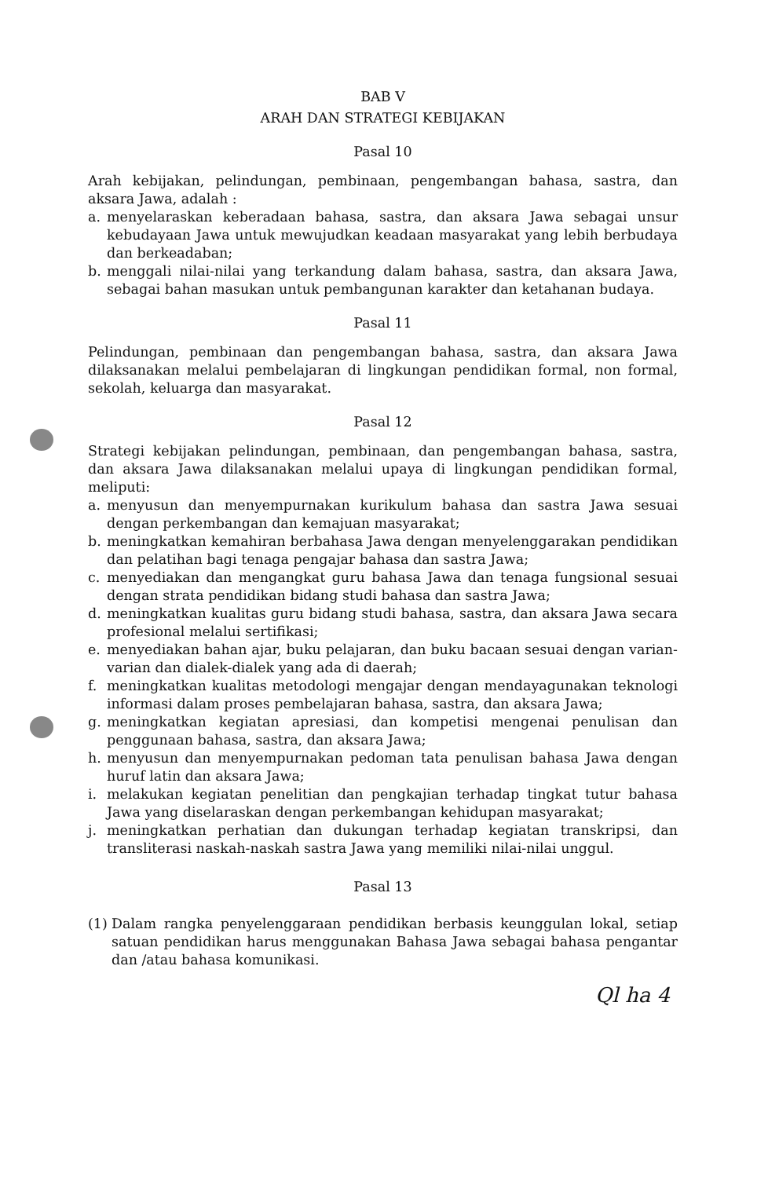BAB V
ARAH DAN STRATEGI KEBIJAKAN
Pasal 10
Arah kebijakan, pelindungan, pembinaan, pengembangan bahasa, sastra, dan aksara Jawa, adalah :
a. menyelaraskan keberadaan bahasa, sastra, dan aksara Jawa sebagai unsur kebudayaan Jawa untuk mewujudkan keadaan masyarakat yang lebih berbudaya dan berkeadaban;
b. menggali nilai-nilai yang terkandung dalam bahasa, sastra, dan aksara Jawa, sebagai bahan masukan untuk pembangunan karakter dan ketahanan budaya.
Pasal 11
Pelindungan, pembinaan dan pengembangan bahasa, sastra, dan aksara Jawa dilaksanakan melalui pembelajaran di lingkungan pendidikan formal, non formal, sekolah, keluarga dan masyarakat.
Pasal 12
Strategi kebijakan pelindungan, pembinaan, dan pengembangan bahasa, sastra, dan aksara Jawa dilaksanakan melalui upaya di lingkungan pendidikan formal, meliputi:
a. menyusun dan menyempurnakan kurikulum bahasa dan sastra Jawa sesuai dengan perkembangan dan kemajuan masyarakat;
b. meningkatkan kemahiran berbahasa Jawa dengan menyelenggarakan pendidikan dan pelatihan bagi tenaga pengajar bahasa dan sastra Jawa;
c. menyediakan dan mengangkat guru bahasa Jawa dan tenaga fungsional sesuai dengan strata pendidikan bidang studi bahasa dan sastra Jawa;
d. meningkatkan kualitas guru bidang studi bahasa, sastra, dan aksara Jawa secara profesional melalui sertifikasi;
e. menyediakan bahan ajar, buku pelajaran, dan buku bacaan sesuai dengan varian-varian dan dialek-dialek yang ada di daerah;
f. meningkatkan kualitas metodologi mengajar dengan mendayagunakan teknologi informasi dalam proses pembelajaran bahasa, sastra, dan aksara Jawa;
g. meningkatkan kegiatan apresiasi, dan kompetisi mengenai penulisan dan penggunaan bahasa, sastra, dan aksara Jawa;
h. menyusun dan menyempurnakan pedoman tata penulisan bahasa Jawa dengan huruf latin dan aksara Jawa;
i. melakukan kegiatan penelitian dan pengkajian terhadap tingkat tutur bahasa Jawa yang diselaraskan dengan perkembangan kehidupan masyarakat;
j. meningkatkan perhatian dan dukungan terhadap kegiatan transkripsi, dan transliterasi naskah-naskah sastra Jawa yang memiliki nilai-nilai unggul.
Pasal 13
(1) Dalam rangka penyelenggaraan pendidikan berbasis keunggulan lokal, setiap satuan pendidikan harus menggunakan Bahasa Jawa sebagai bahasa pengantar dan /atau bahasa komunikasi.
Ql ha 4